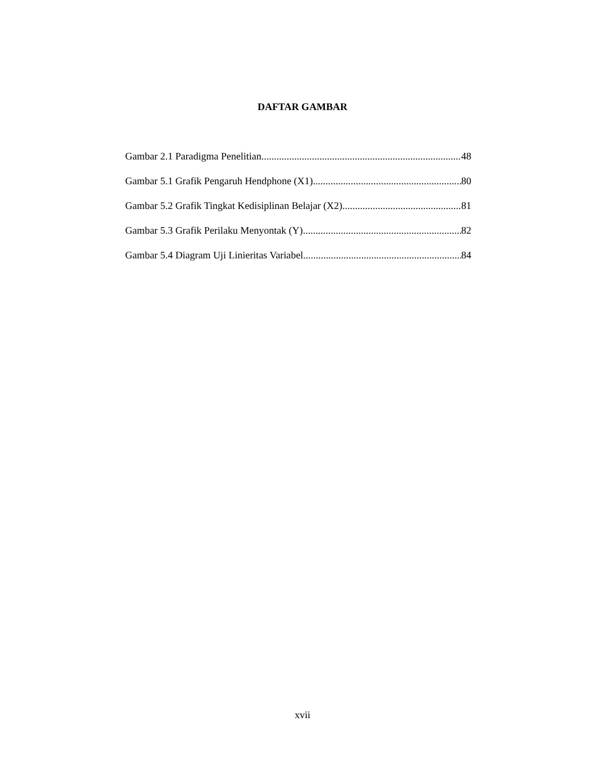DAFTAR GAMBAR
Gambar 2.1 Paradigma Penelitian 48
Gambar 5.1 Grafik Pengaruh Hendphone (X1) 80
Gambar 5.2 Grafik Tingkat Kedisiplinan Belajar (X2) 81
Gambar 5.3 Grafik Perilaku Menyontak (Y) 82
Gambar 5.4 Diagram Uji Linieritas Variabel 84
xvii